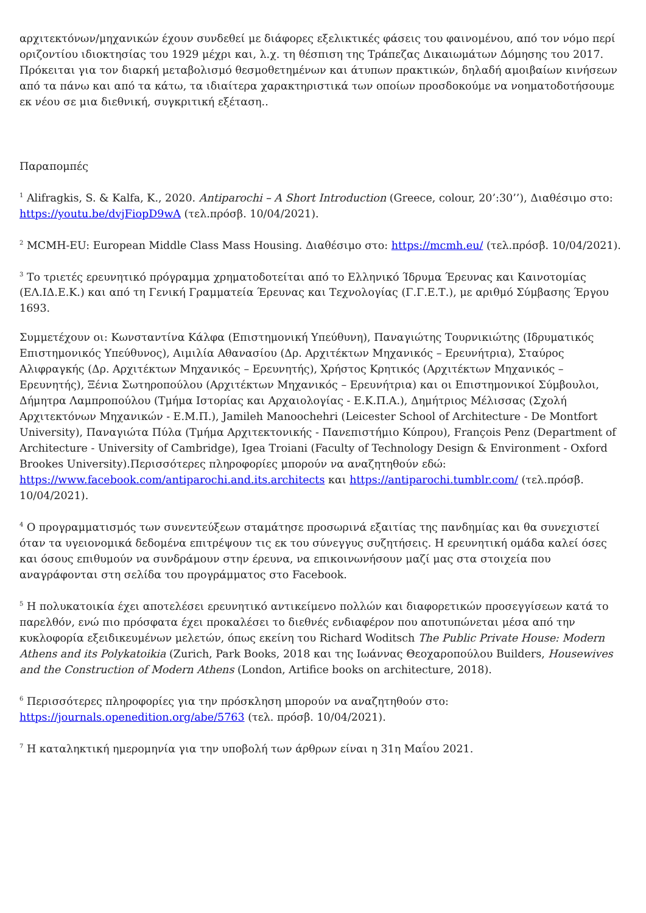αρχιτεκτόνων/μηχανικών έχουν συνδεθεί με διάφορες εξελικτικές φάσεις του φαινομένου, από τον νόμο περί οριζοντίου ιδιοκτησίας του 1929 μέχρι και, λ.χ. τη θέσπιση της Τράπεζας Δικαιωμάτων Δόμησης του 2017. Πρόκειται για τον διαρκή μεταβολισμό θεσμοθετημένων και άτυπων πρακτικών, δηλαδή αμοιβαίων κινήσεων από τα πάνω και από τα κάτω, τα ιδιαίτερα χαρακτηριστικά των οποίων προσδοκούμε να νοηματοδοτήσουμε εκ νέου σε μια διεθνική, συγκριτική εξέταση..
Παραπομπές
<sup>1</sup> Alifragkis, S. & Kalfa, K., 2020. Antiparochi – A Short Introduction (Greece, colour, 20’:30’’), Διαθέσιμο στο: https://youtu.be/dvjFiopD9wA (τελ.πρόσβ. 10/04/2021).
<sup>2</sup> MCMH-EU: European Middle Class Mass Housing. Διαθέσιμο στο: https://mcmh.eu/ (τελ.πρόσβ. 10/04/2021).
<sup>3</sup> Το τριετές ερευνητικό πρόγραμμα χρηματοδοτείται από το Ελληνικό Ίδρυμα Έρευνας και Καινοτομίας (ΕΛ.ΙΔ.Ε.Κ.) και από τη Γενική Γραμματεία Έρευνας και Τεχνολογίας (Γ.Γ.Ε.Τ.), με αριθμό Σύμβασης Έργου 1693.
Συμμετέχουν οι: Κωνσταντίνα Κάλφα (Επιστημονική Υπεύθυνη), Παναγιώτης Τουρνικιώτης (Ιδρυματικός Επιστημονικός Υπεύθυνος), Αιμιλία Αθανασίου (Δρ. Αρχιτέκτων Μηχανικός – Ερευνήτρια), Σταύρος Αλιφραγκής (Δρ. Αρχιτέκτων Μηχανικός – Ερευνητής), Χρήστος Κρητικός (Αρχιτέκτων Μηχανικός – Ερευνητής), Ξένια Σωτηροπούλου (Αρχιτέκτων Μηχανικός – Ερευνήτρια) και οι Επιστημονικοί Σύμβουλοι, Δήμητρα Λαμπροπούλου (Τμήμα Ιστορίας και Αρχαιολογίας - Ε.Κ.Π.Α.), Δημήτριος Μέλισσας (Σχολή Αρχιτεκτόνων Μηχανικών - Ε.Μ.Π.), Jamileh Manoochehri (Leicester School of Architecture - De Montfort University), Παναγιώτα Πύλα (Τμήμα Αρχιτεκτονικής - Πανεπιστήμιο Κύπρου), François Penz (Department of Architecture - University of Cambridge), Igea Troiani (Faculty of Technology Design & Environment - Oxford Brookes University).Περισσότερες πληροφορίες μπορούν να αναζητηθούν εδώ: https://www.facebook.com/antiparochi.and.its.architects και https://antiparochi.tumblr.com/ (τελ.πρόσβ. 10/04/2021).
<sup>4</sup> Ο προγραμματισμός των συνεντεύξεων σταμάτησε προσωρινά εξαιτίας της πανδημίας και θα συνεχιστεί όταν τα υγειονομικά δεδομένα επιτρέψουν τις εκ του σύνεγγυς συζητήσεις. Η ερευνητική ομάδα καλεί όσες και όσους επιθυμούν να συνδράμουν στην έρευνα, να επικοινωνήσουν μαζί μας στα στοιχεία που αναγράφονται στη σελίδα του προγράμματος στο Facebook.
<sup>5</sup> Η πολυκατοικία έχει αποτελέσει ερευνητικό αντικείμενο πολλών και διαφορετικών προσεγγίσεων κατά το παρελθόν, ενώ πιο πρόσφατα έχει προκαλέσει το διεθνές ενδιαφέρον που αποτυπώνεται μέσα από την κυκλοφορία εξειδικευμένων μελετών, όπως εκείνη του Richard Woditsch The Public Private House: Modern Athens and its Polykatoikia (Zurich, Park Books, 2018 και της Ιωάννας Θεοχαροπούλου Builders, Housewives and the Construction of Modern Athens (London, Artifice books on architecture, 2018).
<sup>6</sup> Περισσότερες πληροφορίες για την πρόσκληση μπορούν να αναζητηθούν στο: https://journals.openedition.org/abe/5763 (τελ. πρόσβ. 10/04/2021).
<sup>7</sup> Η καταληκτική ημερομηνία για την υποβολή των άρθρων είναι η 31η Μαΐου 2021.